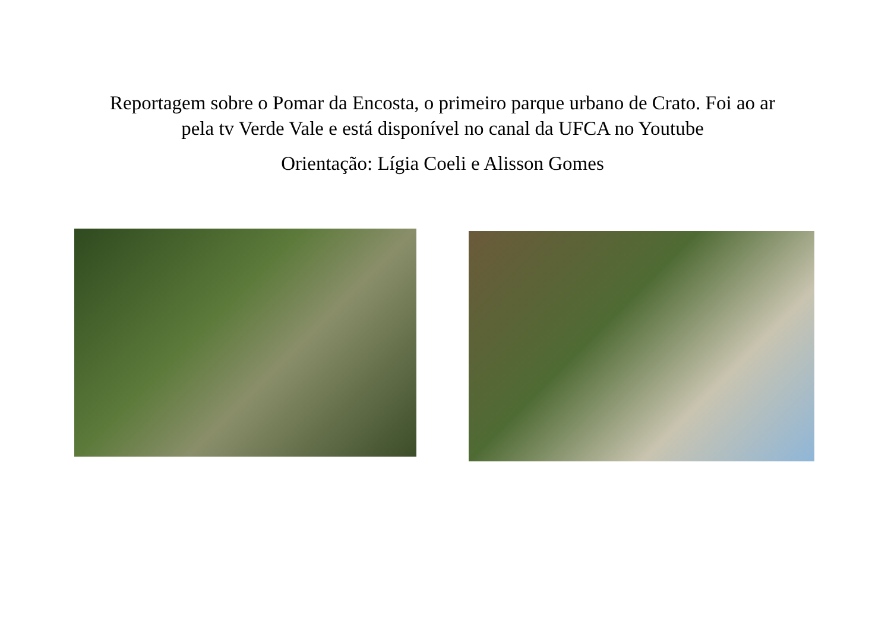Reportagem sobre o Pomar da Encosta, o primeiro parque urbano de Crato. Foi ao ar
pela tv Verde Vale e está disponível no canal da UFCA no Youtube
Orientação: Lígia Coeli e Alisson Gomes